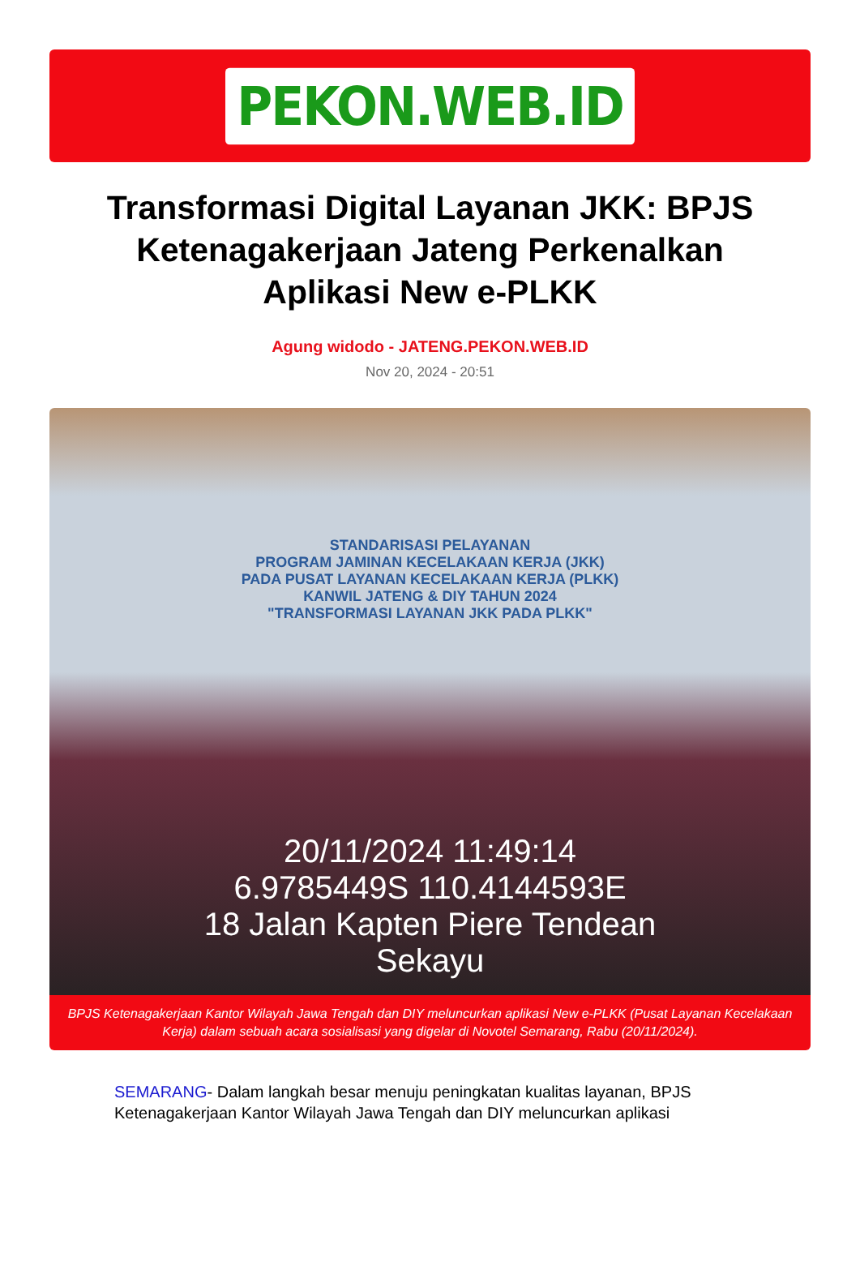PEKON.WEB.ID
Transformasi Digital Layanan JKK: BPJS Ketenagakerjaan Jateng Perkenalkan Aplikasi New e-PLKK
Agung widodo - JATENG.PEKON.WEB.ID
Nov 20, 2024 - 20:51
STANDARISASI PELAYANAN
PROGRAM JAMINAN KECELAKAAN KERJA (JKK)
PADA PUSAT LAYANAN KECELAKAAN KERJA (PLKK)
KANWIL JATENG & DIY TAHUN 2024
"TRANSFORMASI LAYANAN JKK PADA PLKK"
20/11/2024 11:49:14
6.9785449S 110.4144593E
18 Jalan Kapten Piere Tendean
Sekayu
BPJS Ketenagakerjaan Kantor Wilayah Jawa Tengah dan DIY meluncurkan aplikasi New e-PLKK (Pusat Layanan Kecelakaan Kerja) dalam sebuah acara sosialisasi yang digelar di Novotel Semarang, Rabu (20/11/2024).
SEMARANG- Dalam langkah besar menuju peningkatan kualitas layanan, BPJS Ketenagakerjaan Kantor Wilayah Jawa Tengah dan DIY meluncurkan aplikasi